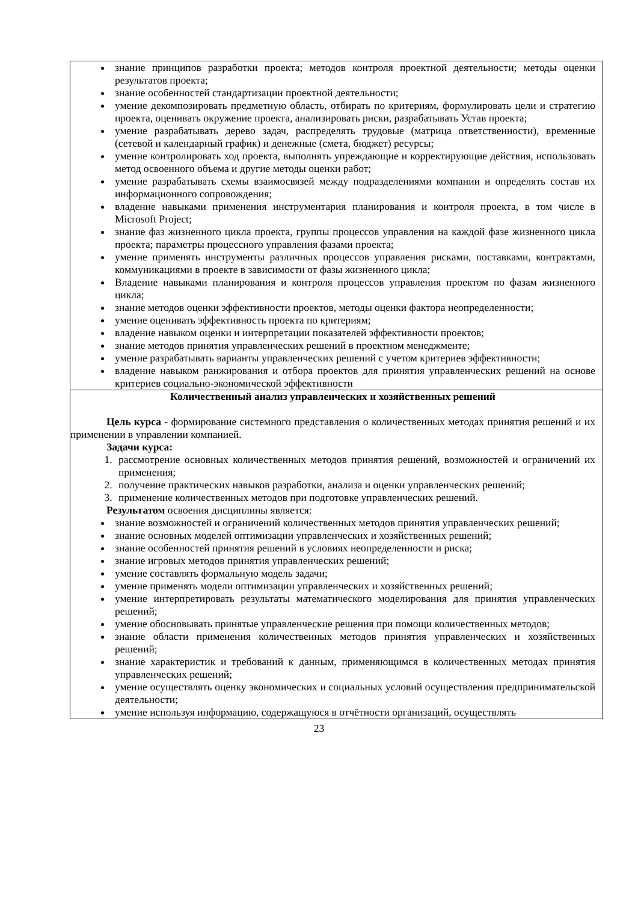| знание принципов разработки проекта; методов контроля проектной деятельности; методы оценки результатов проекта; знание особенностей стандартизации проектной деятельности; умение декомпозировать предметную область, отбирать по критериям, формулировать цели и стратегию проекта, оценивать окружение проекта, анализировать риски, разрабатывать Устав проекта; умение разрабатывать дерево задач, распределять трудовые (матрица ответственности), временные (сетевой и календарный график) и денежные (смета, бюджет) ресурсы; умение контролировать ход проекта, выполнять упреждающие и корректирующие действия, использовать метод освоенного объема и другие методы оценки работ; умение разрабатывать схемы взаимосвязей между подразделениями компании и определять состав их информационного сопровождения; владение навыками применения инструментария планирования и контроля проекта, в том числе в Microsoft Project; знание фаз жизненного цикла проекта, группы процессов управления на каждой фазе жизненного цикла проекта; параметры процессного управления фазами проекта; умение применять инструменты различных процессов управления рисками, поставками, контрактами, коммуникациями в проекте в зависимости от фазы жизненного цикла; Владение навыками планирования и контроля процессов управления проектом по фазам жизненного цикла; знание методов оценки эффективности проектов, методы оценки фактора неопределенности; умение оценивать эффективность проекта по критериям; владение навыком оценки и интерпретации показателей эффективности проектов; знание методов принятия управленческих решений в проектном менеджменте; умение разрабатывать варианты управленческих решений с учетом критериев эффективности; владение навыком ранжирования и отбора проектов для принятия управленческих решений на основе критериев социально-экономической эффективности |
| Количественный анализ управленческих и хозяйственных решений Цель курса - формирование системного представления о количественных методах принятия решений и их применении в управлении компанией. Задачи курса: 1. рассмотрение основных количественных методов принятия решений, возможностей и ограничений их применения; 2. получение практических навыков разработки, анализа и оценки управленческих решений; 3. применение количественных методов при подготовке управленческих решений. Результатом освоения дисциплины является: знание возможностей и ограничений количественных методов принятия управленческих решений; знание основных моделей оптимизации управленческих и хозяйственных решений; знание особенностей принятия решений в условиях неопределенности и риска; знание игровых методов принятия управленческих решений; умение составлять формальную модель задачи; умение применять модели оптимизации управленческих и хозяйственных решений; умение интерпретировать результаты математического моделирования для принятия управленческих решений; умение обосновывать принятые управленческие решения при помощи количественных методов; знание области применения количественных методов принятия управленческих и хозяйственных решений; знание характеристик и требований к данным, применяющимся в количественных методах принятия управленческих решений; умение осуществлять оценку экономических и социальных условий осуществления предпринимательской деятельности; умение используя информацию, содержащуюся в отчётности организаций, осуществлять |
23